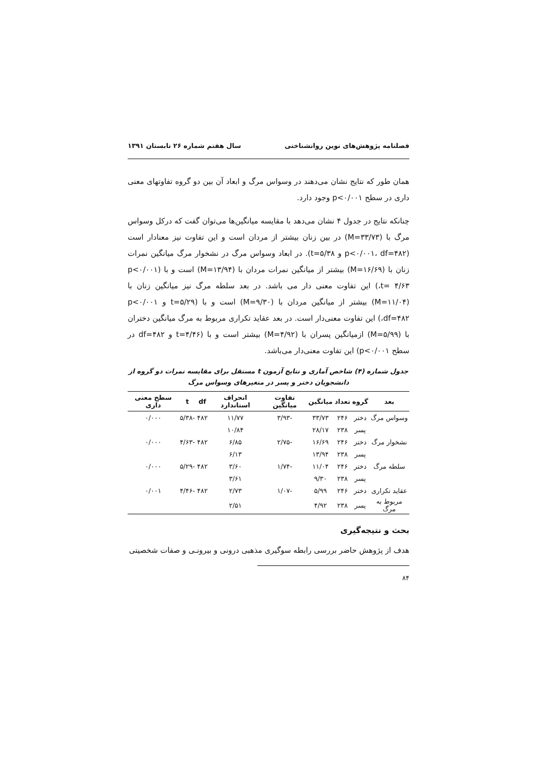فصلنامه پژوهش‌های نوین روانشناختی سال هفتم شماره ۲۶ تابستان ۱۳۹۱
همان طور که نتایج نشان می‌دهند در وسواس مرگ و ابعاد آن بین دو گروه تفاوتهای معنی داری در سطح p<۰/۰۰۱ وجود دارد.
چنانکه نتایج در جدول ۴ نشان می‌دهد با مقایسه میانگین‌ها می‌توان گفت که درکل وسواس مرگ با (M=۳۳/۷۳) در بین زنان بیشتر از مردان است و این تفاوت نیز معنادار است (p<۰/۰۰۱، df=۴۸۲ و t=۵/۳۸). در ابعاد وسواس مرگ در نشخوار مرگ میانگین نمرات زنان با (M=۱۶/۶۹) بیشتر از میانگین نمرات مردان با (M=۱۳/۹۴) است و با (p<۰/۰۰۱ ،t= ۴/۶۳) این تفاوت معنی دار می باشد. در بعد سلطه مرگ نیز میانگین زنان با (M=۱۱/۰۴) بیشتر از میانگین مردان با (M=۹/۳۰) است و با (t=۵/۲۹ و p<۰/۰۰۱ ،df=۴۸۲) این تفاوت معنی‌دار است. در بعد عقاید تکراری مربوط به مرگ میانگین دختران با (M=۵/۹۹) ازمیانگین پسران با (M=۴/۹۲) بیشتر است و با (t=۴/۴۶ و df=۴۸۲ در سطح p<۰/۰۰۱) این تفاوت معنی‌دار می‌باشد.
جدول شماره (۴) شاخص آماری و نتایج آزمون t مستقل برای مقایسه نمرات دو گروه از دانشجویان دختر و پسر در متغیرهای وسواس مرگ
| بعد | گروه | تعداد | میانگین | تفاوت میانگین | انحراف استاندارد | df | t | سطح معنی داری |
| --- | --- | --- | --- | --- | --- | --- | --- | --- |
| وسواس مرگ | دختر | ۲۴۶ | ۳۳/۷۳ | -۳/۹۳ | ۱۱/۷۷ | ۴۸۲ | -۵/۳۸ | ۰/۰۰۰ |
| | پسر | ۲۳۸ | ۲۸/۱۷ | | ۱۰/۸۴ | | | |
| نشخوار مرگ | دختر | ۲۴۶ | ۱۶/۶۹ | -۲/۷۵ | ۶/۸۵ | ۴۸۲ | -۴/۶۳ | ۰/۰۰۰ |
| | پسر | ۲۳۸ | ۱۳/۹۴ | | ۶/۱۳ | | | |
| سلطه مرگ | دختر | ۲۴۶ | ۱۱/۰۴ | -۱/۷۴ | ۳/۶۰ | ۴۸۲ | -۵/۲۹ | ۰/۰۰۰ |
| | پسر | ۲۳۸ | ۹/۳۰ | | ۳/۶۱ | | | |
| عقاید تکراری | دختر | ۲۴۶ | ۵/۹۹ | -۱/۰۷ | ۲/۷۳ | ۴۸۲ | -۴/۴۶ | ۰/۰۰۱ |
| مربوط به مرگ | پسر | ۲۳۸ | ۴/۹۲ | | ۲/۵۱ | | | |
بحث و نتیجه‌گیری
هدف از پژوهش حاضر بررسی رابطه سوگیری مذهبی درونی و بیرونـی و صفات شخصیتی
۸۴